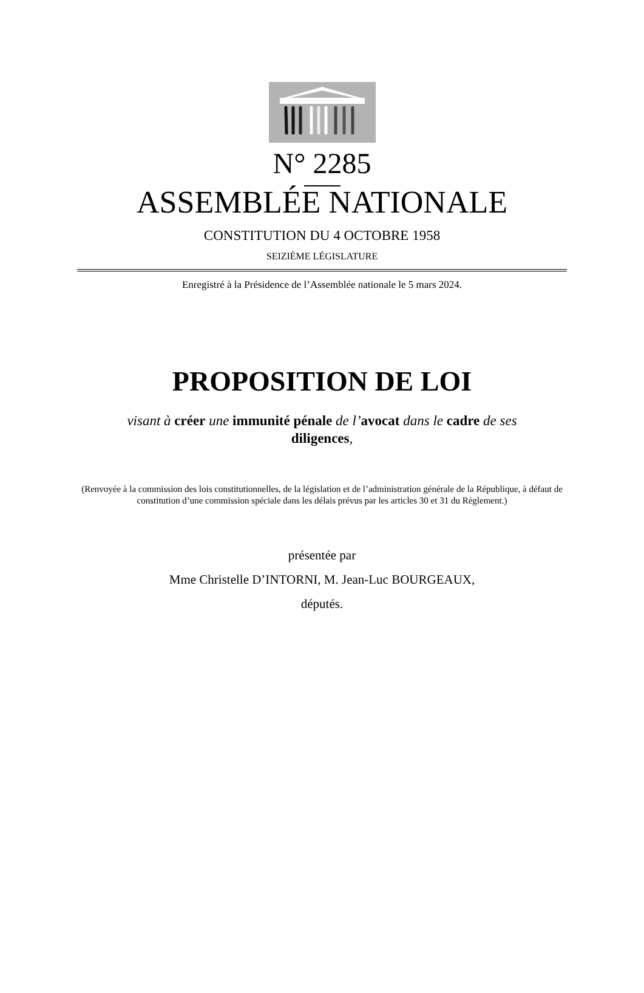N° 2285
ASSEMBLÉE NATIONALE
CONSTITUTION DU 4 OCTOBRE 1958
SEIZIÈME LÉGISLATURE
Enregistré à la Présidence de l’Assemblée nationale le 5 mars 2024.
PROPOSITION DE LOI
visant à créer une immunité pénale de l’avocat dans le cadre de ses diligences,
(Renvoyée à la commission des lois constitutionnelles, de la législation et de l’administration générale de la République, à défaut de constitution d’une commission spéciale dans les délais prévus par les articles 30 et 31 du Règlement.)
présentée par
Mme Christelle D’INTORNI, M. Jean-Luc BOURGEAUX,
députés.